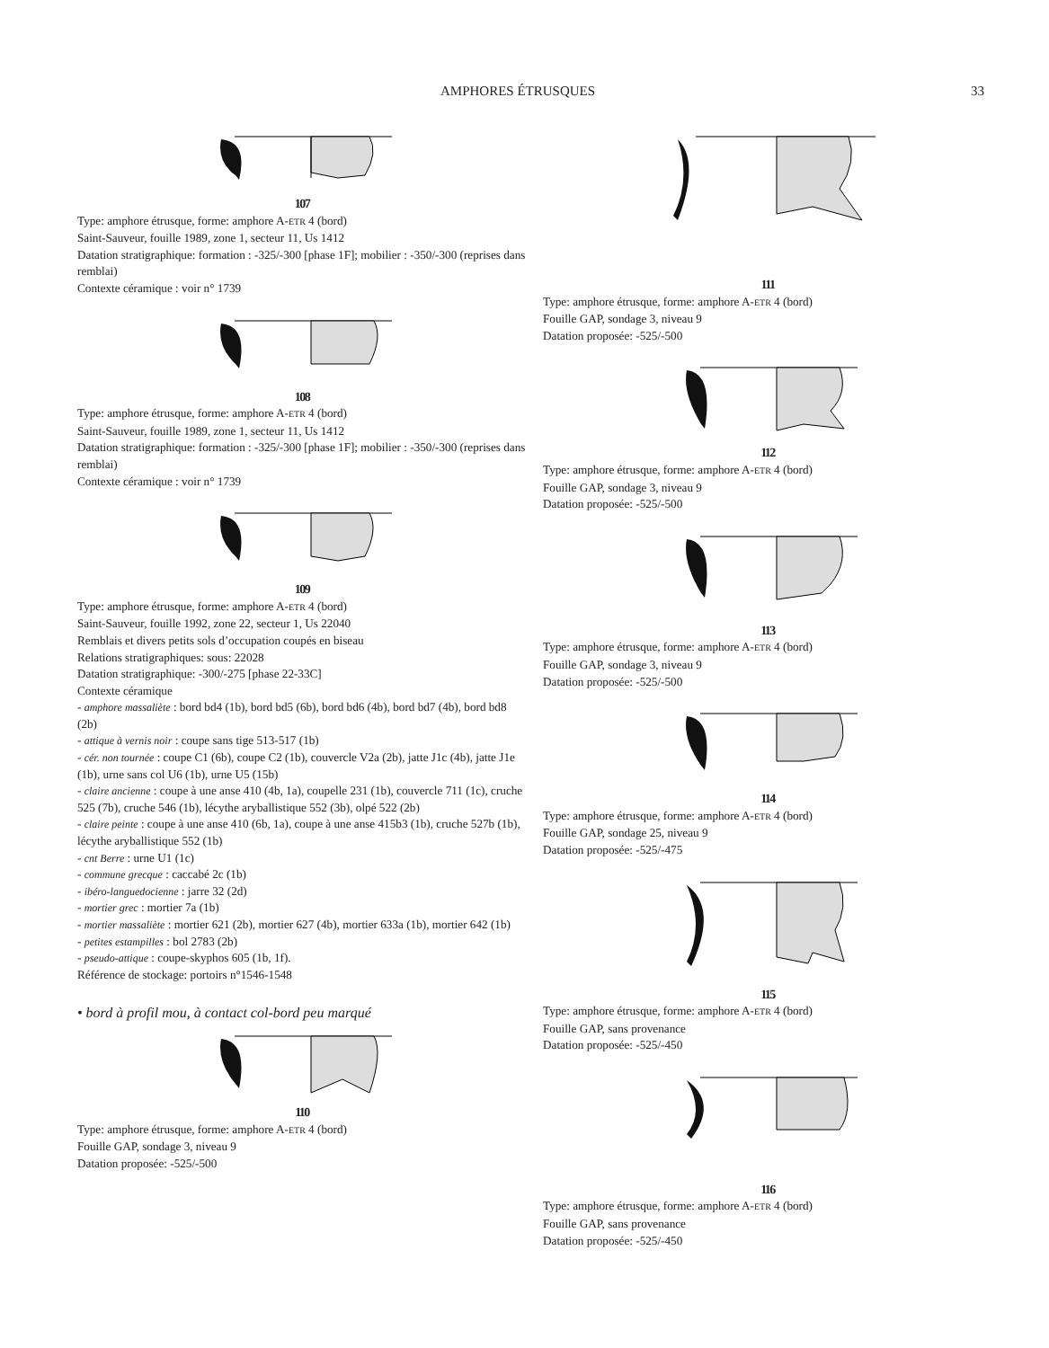AMPHORES ÉTRUSQUES 33
107
Type: amphore étrusque, forme: amphore A-ETR 4 (bord)
Saint-Sauveur, fouille 1989, zone 1, secteur 11, Us 1412
Datation stratigraphique: formation : -325/-300 [phase 1F]; mobilier : -350/-300 (reprises dans remblai)
Contexte céramique : voir n° 1739
108
Type: amphore étrusque, forme: amphore A-ETR 4 (bord)
Saint-Sauveur, fouille 1989, zone 1, secteur 11, Us 1412
Datation stratigraphique: formation : -325/-300 [phase 1F]; mobilier : -350/-300 (reprises dans remblai)
Contexte céramique : voir n° 1739
109
Type: amphore étrusque, forme: amphore A-ETR 4 (bord)
Saint-Sauveur, fouille 1992, zone 22, secteur 1, Us 22040
Remblais et divers petits sols d’occupation coupés en biseau
Relations stratigraphiques: sous: 22028
Datation stratigraphique: -300/-275 [phase 22-33C]
Contexte céramique
- amphore massaliète : bord bd4 (1b), bord bd5 (6b), bord bd6 (4b), bord bd7 (4b), bord bd8 (2b)
- attique à vernis noir : coupe sans tige 513-517 (1b)
- cér. non tournée : coupe C1 (6b), coupe C2 (1b), couvercle V2a (2b), jatte J1c (4b), jatte J1e (1b), urne sans col U6 (1b), urne U5 (15b)
- claire ancienne : coupe à une anse 410 (4b, 1a), coupelle 231 (1b), couvercle 711 (1c), cruche 525 (7b), cruche 546 (1b), lécythe aryballistique 552 (3b), olpé 522 (2b)
- claire peinte : coupe à une anse 410 (6b, 1a), coupe à une anse 415b3 (1b), cruche 527b (1b), lécythe aryballistique 552 (1b)
- cnt Berre : urne U1 (1c)
- commune grecque : caccabé 2c (1b)
- ibéro-languedocienne : jarre 32 (2d)
- mortier grec : mortier 7a (1b)
- mortier massaliète : mortier 621 (2b), mortier 627 (4b), mortier 633a (1b), mortier 642 (1b)
- petites estampilles : bol 2783 (2b)
- pseudo-attique : coupe-skyphos 605 (1b, 1f).
Référence de stockage: portoirs n°1546-1548
• bord à profil mou, à contact col-bord peu marqué
110
Type: amphore étrusque, forme: amphore A-ETR 4 (bord)
Fouille GAP, sondage 3, niveau 9
Datation proposée: -525/-500
111
Type: amphore étrusque, forme: amphore A-ETR 4 (bord)
Fouille GAP, sondage 3, niveau 9
Datation proposée: -525/-500
112
Type: amphore étrusque, forme: amphore A-ETR 4 (bord)
Fouille GAP, sondage 3, niveau 9
Datation proposée: -525/-500
113
Type: amphore étrusque, forme: amphore A-ETR 4 (bord)
Fouille GAP, sondage 3, niveau 9
Datation proposée: -525/-500
114
Type: amphore étrusque, forme: amphore A-ETR 4 (bord)
Fouille GAP, sondage 25, niveau 9
Datation proposée: -525/-475
115
Type: amphore étrusque, forme: amphore A-ETR 4 (bord)
Fouille GAP, sans provenance
Datation proposée: -525/-450
116
Type: amphore étrusque, forme: amphore A-ETR 4 (bord)
Fouille GAP, sans provenance
Datation proposée: -525/-450